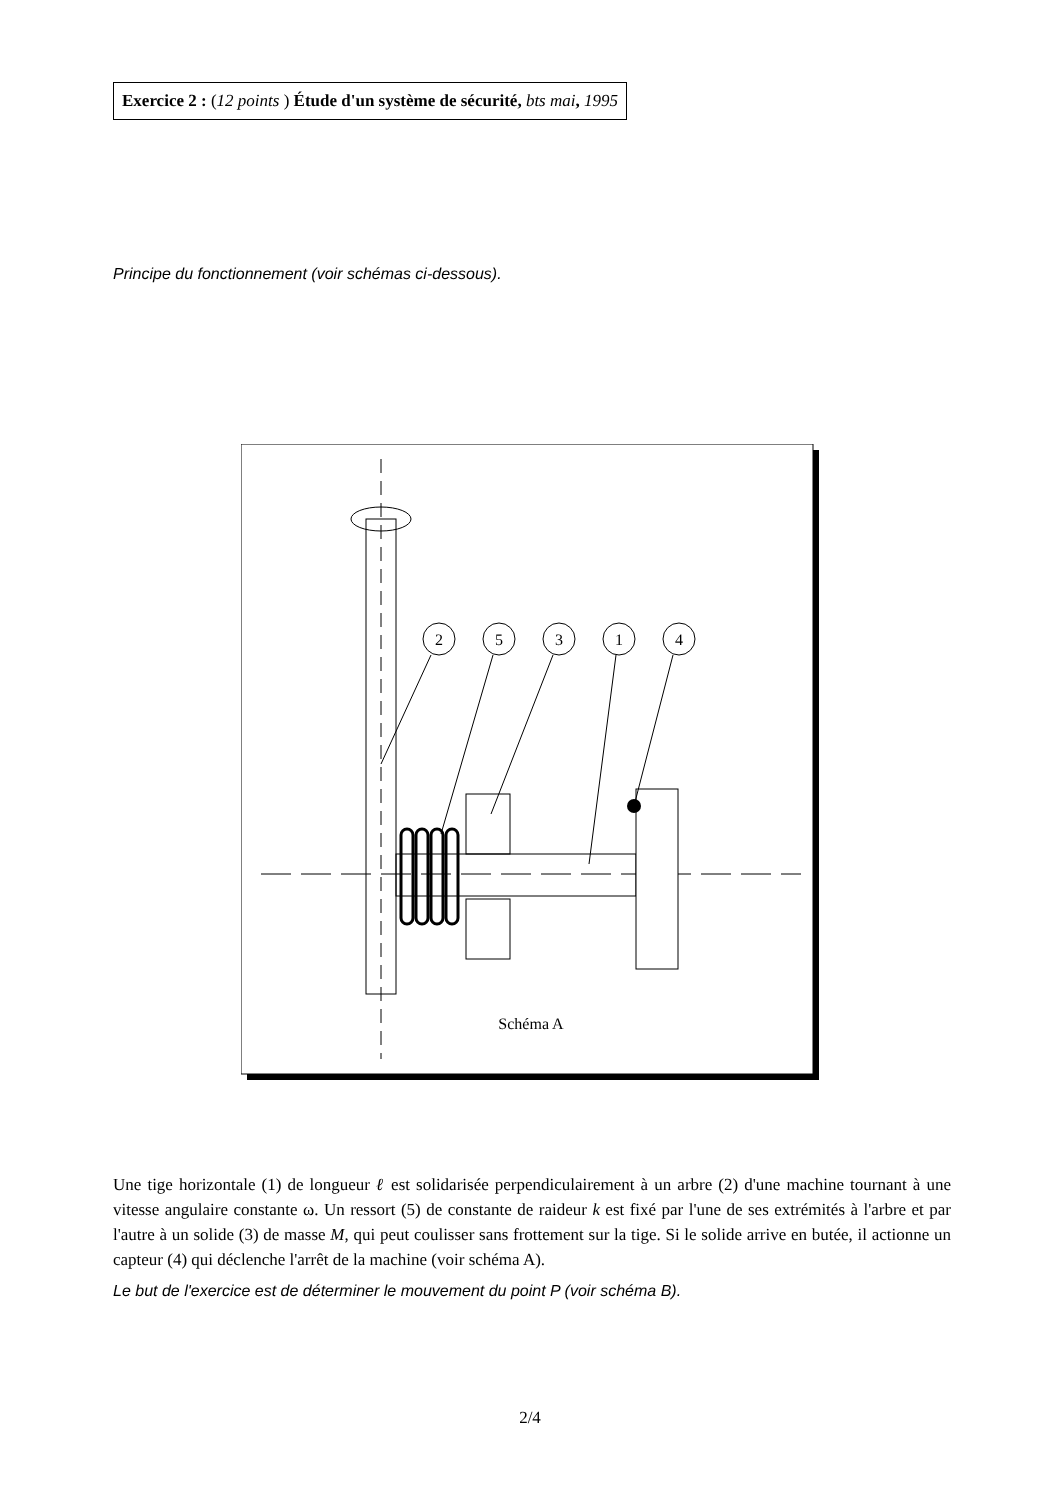Exercice 2 : (12 points ) Étude d'un système de sécurité, bts mai, 1995
Principe du fonctionnement (voir schémas ci-dessous).
2
5
3
1
4
Schéma A
Une tige horizontale (1) de longueur ℓ est solidarisée perpendiculairement à un arbre (2) d'une machine tournant à une vitesse angulaire constante ω. Un ressort (5) de constante de raideur k est fixé par l'une de ses extrémités à l'arbre et par l'autre à un solide (3) de masse M, qui peut coulisser sans frottement sur la tige. Si le solide arrive en butée, il actionne un capteur (4) qui déclenche l'arrêt de la machine (voir schéma A).
Le but de l'exercice est de déterminer le mouvement du point P (voir schéma B).
2/4